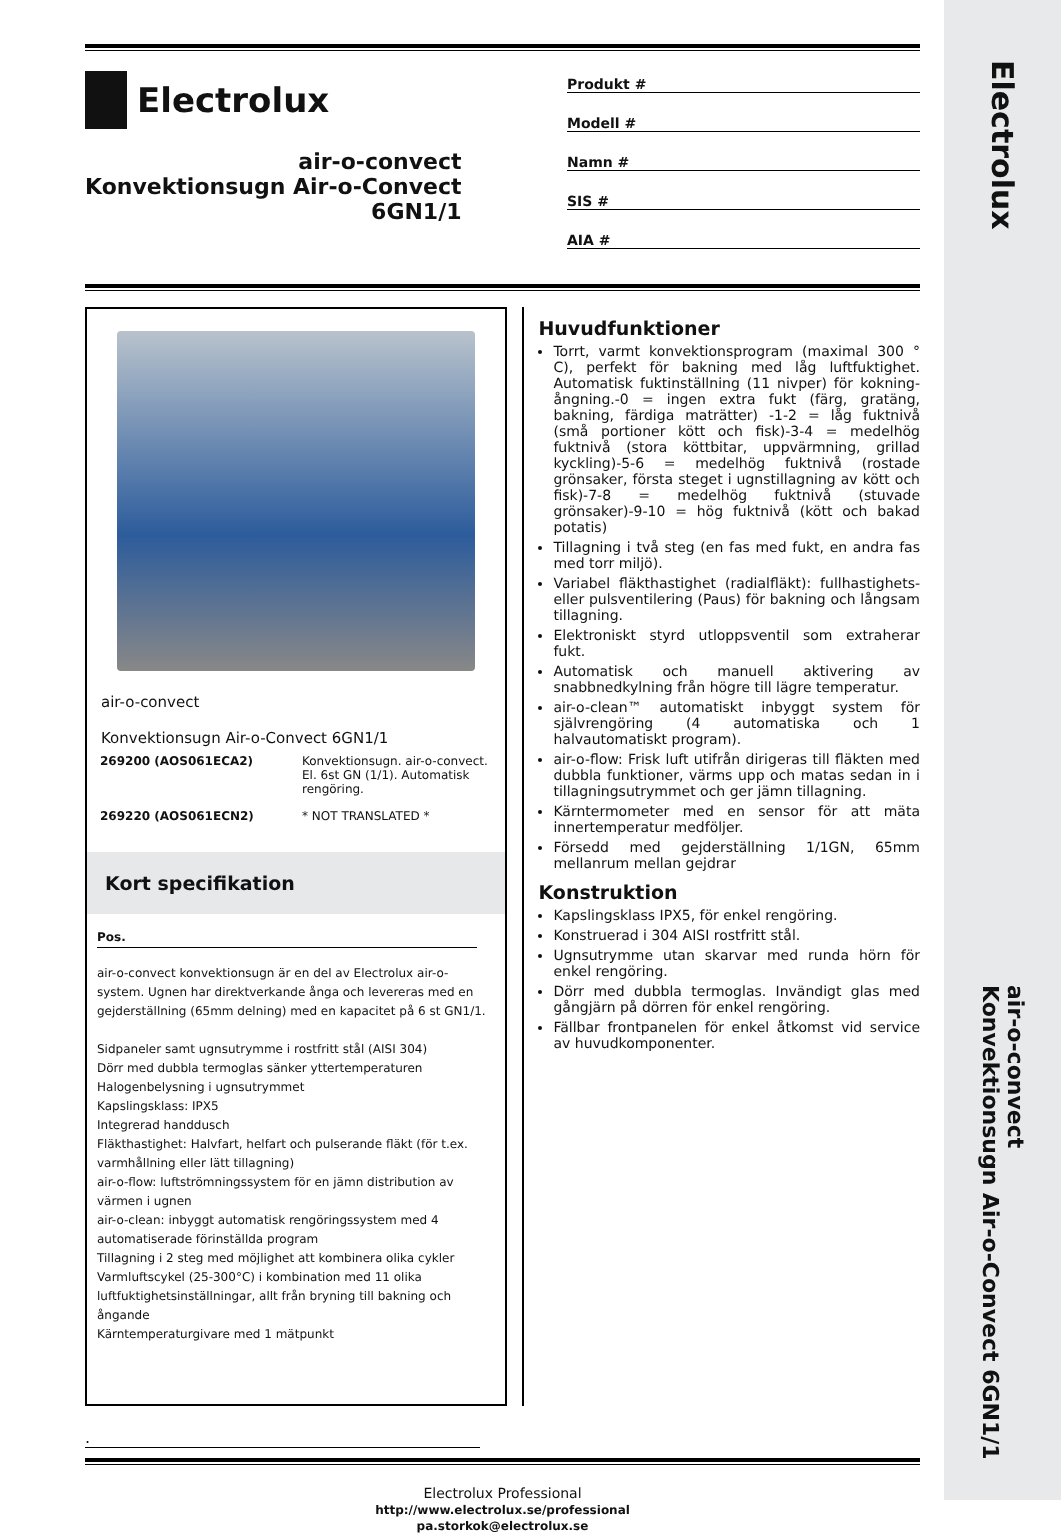Electrolux
air-o-convect
Konvektionsugn Air-o-Convect 6GN1/1
Electrolux
air-o-convect
Konvektionsugn Air-o-Convect
6GN1/1
Produkt #
Modell #
Namn #
SIS #
AIA #
air-o-convect
Konvektionsugn Air-o-Convect 6GN1/1
| 269200 (AOS061ECA2) | Konvektionsugn. air-o-convect. El. 6st GN (1/1). Automatisk rengöring. |
| 269220 (AOS061ECN2) | * NOT TRANSLATED * |
Kort specifikation
Pos.
air-o-convect konvektionsugn är en del av Electrolux air-o-system. Ugnen har direktverkande ånga och levereras med en gejderställning (65mm delning) med en kapacitet på 6 st GN1/1.
Sidpaneler samt ugnsutrymme i rostfritt stål (AISI 304)
Dörr med dubbla termoglas sänker yttertemperaturen
Halogenbelysning i ugnsutrymmet
Kapslingsklass: IPX5
Integrerad handdusch
Fläkthastighet: Halvfart, helfart och pulserande fläkt (för t.ex. varmhållning eller lätt tillagning)
air-o-flow: luftströmningssystem för en jämn distribution av värmen i ugnen
air-o-clean: inbyggt automatisk rengöringssystem med 4 automatiserade förinställda program
Tillagning i 2 steg med möjlighet att kombinera olika cykler
Varmluftscykel (25-300°C) i kombination med 11 olika luftfuktighetsinställningar, allt från bryning till bakning och ångande
Kärntemperaturgivare med 1 mätpunkt
Huvudfunktioner
Torrt, varmt konvektionsprogram (maximal 300 ° C), perfekt för bakning med låg luftfuktighet. Automatisk fuktinställning (11 nivper) för kokning-ångning.-0 = ingen extra fukt (färg, gratäng, bakning, färdiga maträtter) -1-2 = låg fuktnivå (små portioner kött och fisk)-3-4 = medelhög fuktnivå (stora köttbitar, uppvärmning, grillad kyckling)-5-6 = medelhög fuktnivå (rostade grönsaker, första steget i ugnstillagning av kött och fisk)-7-8 = medelhög fuktnivå (stuvade grönsaker)-9-10 = hög fuktnivå (kött och bakad potatis)
Tillagning i två steg (en fas med fukt, en andra fas med torr miljö).
Variabel fläkthastighet (radialfläkt): fullhastighets- eller pulsventilering (Paus) för bakning och långsam tillagning.
Elektroniskt styrd utloppsventil som extraherar fukt.
Automatisk och manuell aktivering av snabbnedkylning från högre till lägre temperatur.
air-o-clean™ automatiskt inbyggt system för självrengöring (4 automatiska och 1 halvautomatiskt program).
air-o-flow: Frisk luft utifrån dirigeras till fläkten med dubbla funktioner, värms upp och matas sedan in i tillagningsutrymmet och ger jämn tillagning.
Kärntermometer med en sensor för att mäta innertemperatur medföljer.
Försedd med gejderställning 1/1GN, 65mm mellanrum mellan gejdrar
Konstruktion
Kapslingsklass IPX5, för enkel rengöring.
Konstruerad i 304 AISI rostfritt stål.
Ugnsutrymme utan skarvar med runda hörn för enkel rengöring.
Dörr med dubbla termoglas. Invändigt glas med gångjärn på dörren för enkel rengöring.
Fällbar frontpanelen för enkel åtkomst vid service av huvudkomponenter.
.
Electrolux Professional
http://www.electrolux.se/professional
pa.storkok@electrolux.se